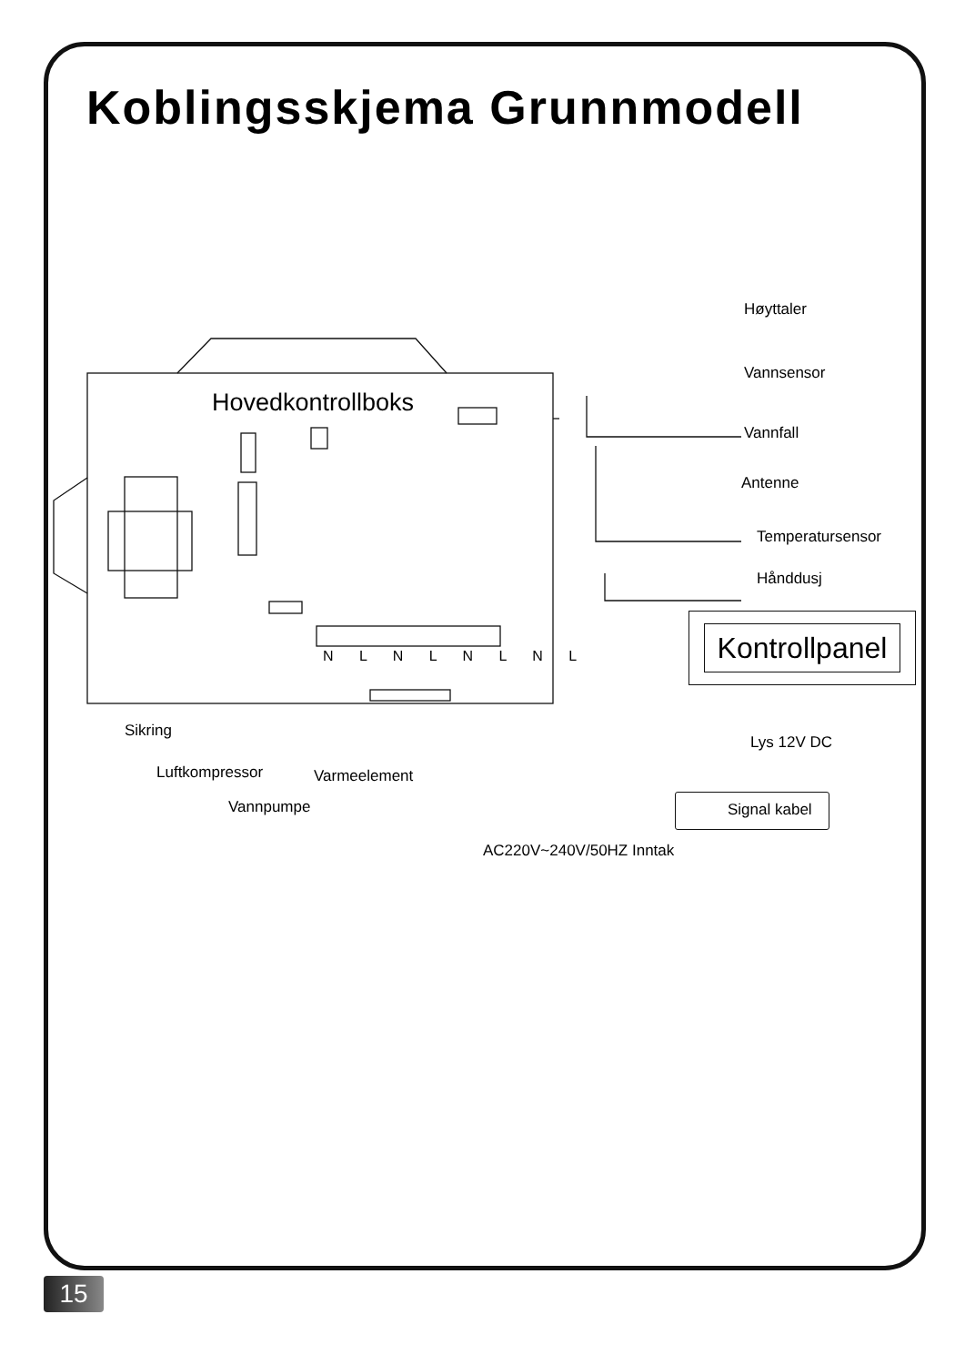Koblingsskjema Grunnmodell
Hovedkontrollboks
Høyttaler
Vannsensor
Vannfall
Antenne
Temperatursensor
Hånddusj
Kontrollpanel
N L N L N L N L
Sikring
Luftkompressor Varmeelement
Vannpumpe
Lys 12V DC
Signal kabel
AC220V~240V/50HZ Inntak
15